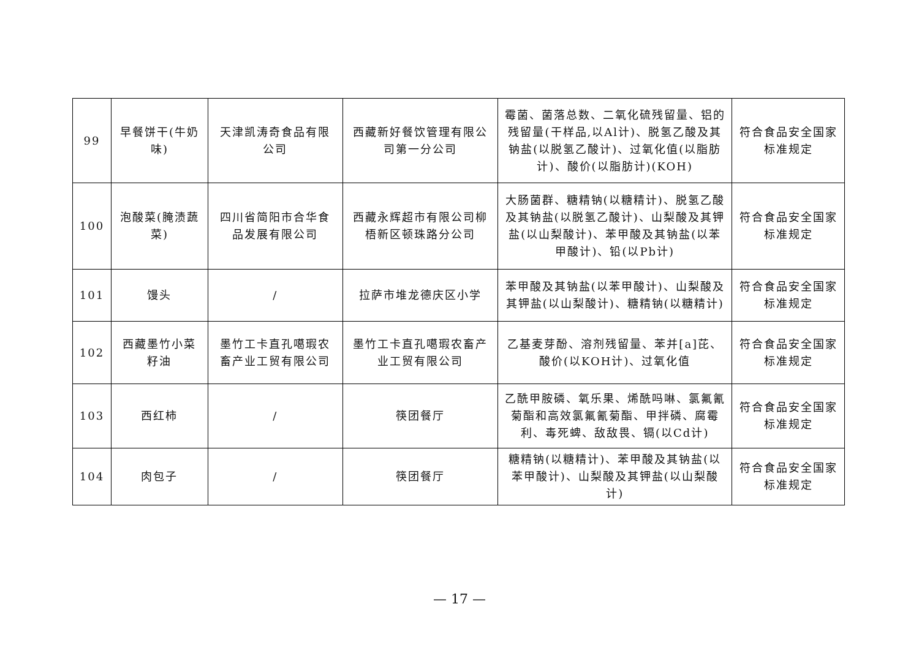| 99 | 早餐饼干(牛奶味) | 天津凯涛奇食品有限公司 | 西藏新好餐饮管理有限公司第一分公司 | 霉菌、菌落总数、二氧化硫残留量、铝的残留量(干样品,以Al计)、脱氢乙酸及其钠盐(以脱氢乙酸计)、过氧化值(以脂肪计)、酸价(以脂肪计)(KOH) | 符合食品安全国家标准规定 |
| 100 | 泡酸菜(腌渍蔬菜) | 四川省简阳市合华食品发展有限公司 | 西藏永辉超市有限公司柳梧新区顿珠路分公司 | 大肠菌群、糖精钠(以糖精计)、脱氢乙酸及其钠盐(以脱氢乙酸计)、山梨酸及其钾盐(以山梨酸计)、苯甲酸及其钠盐(以苯甲酸计)、铅(以Pb计) | 符合食品安全国家标准规定 |
| 101 | 馒头 | / | 拉萨市堆龙德庆区小学 | 苯甲酸及其钠盐(以苯甲酸计)、山梨酸及其钾盐(以山梨酸计)、糖精钠(以糖精计) | 符合食品安全国家标准规定 |
| 102 | 西藏墨竹小菜籽油 | 墨竹工卡直孔噶瑕农畜产业工贸有限公司 | 墨竹工卡直孔噶瑕农畜产业工贸有限公司 | 乙基麦芽酚、溶剂残留量、苯并[a]芘、酸价(以KOH计)、过氧化值 | 符合食品安全国家标准规定 |
| 103 | 西红柿 | / | 筷团餐厅 | 乙酰甲胺磷、氧乐果、烯酰吗啉、氯氟氰菊酯和高效氯氟氰菊酯、甲拌磷、腐霉利、毒死蜱、敌敌畏、镉(以Cd计) | 符合食品安全国家标准规定 |
| 104 | 肉包子 | / | 筷团餐厅 | 糖精钠(以糖精计)、苯甲酸及其钠盐(以苯甲酸计)、山梨酸及其钾盐(以山梨酸计) | 符合食品安全国家标准规定 |
— 17 —